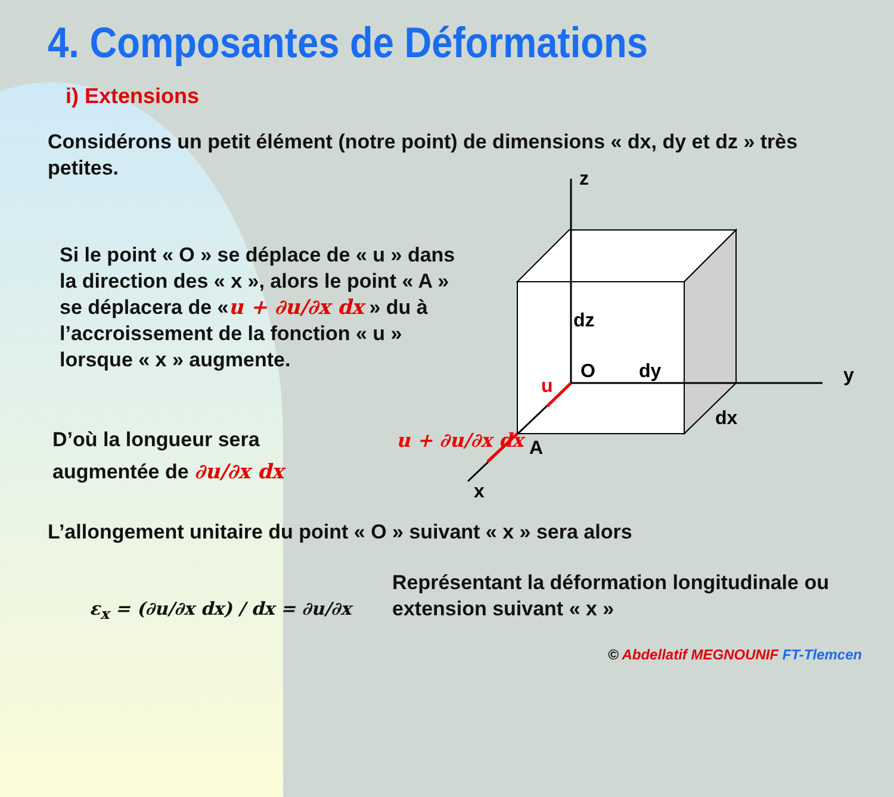4. Composantes de Déformations
i) Extensions
Considérons un petit élément (notre point) de dimensions « dx, dy et dz » très petites.
Si le point « O » se déplace de « u » dans la direction des « x », alors le point « A » se déplacera de «u + ∂u/∂x dx » du à l’accroissement de la fonction « u » lorsque « x » augmente.
D’où la longueur sera augmentée de ∂u/∂x dx
z
y
x
dz
O
dy
dx
A
u
u + ∂u/∂x dx
L’allongement unitaire du point « O » suivant « x » sera alors
ε<sub>x</sub> = (∂u/∂x dx) / dx = ∂u/∂x
Représentant la déformation longitudinale ou extension suivant « x »
© Abdellatif MEGNOUNIF FT-Tlemcen